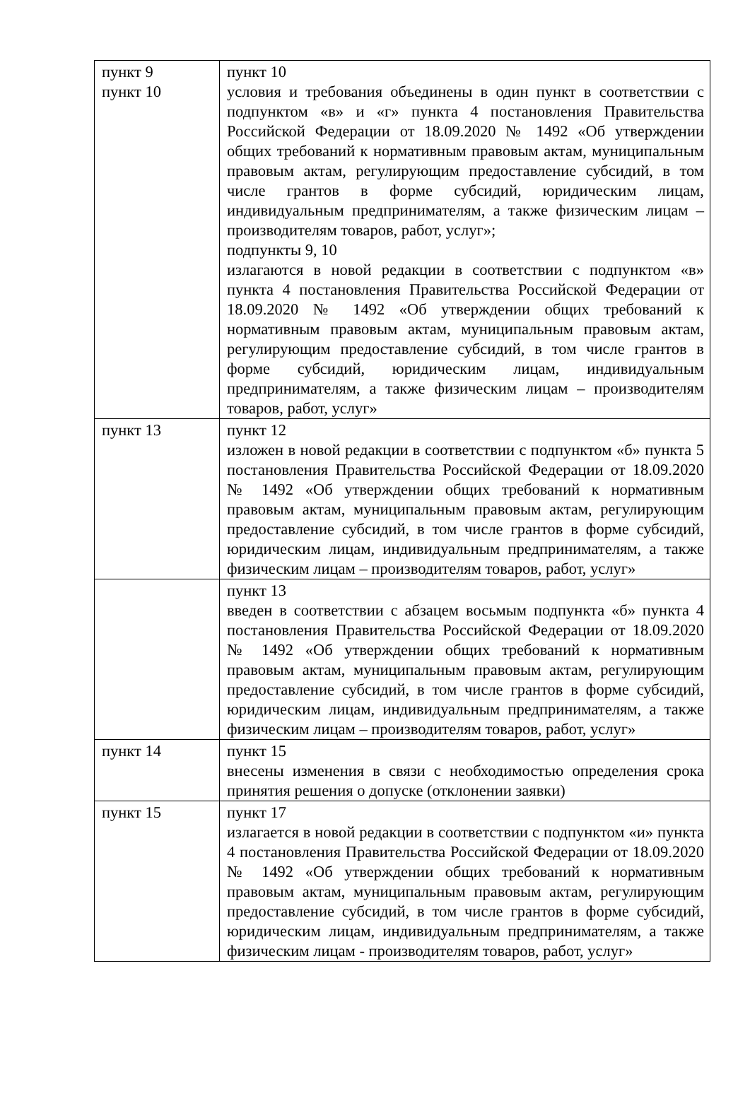| пункт 9 пункт 10 | пункт 10 условия и требования объединены в один пункт в соответствии с подпунктом «в» и «г» пункта 4 постановления Правительства Российской Федерации от 18.09.2020 № 1492 «Об утверждении общих требований к нормативным правовым актам, муниципальным правовым актам, регулирующим предоставление субсидий, в том числе грантов в форме субсидий, юридическим лицам, индивидуальным предпринимателям, а также физическим лицам – производителям товаров, работ, услуг»; подпункты 9, 10 излагаются в новой редакции в соответствии с подпунктом «в» пункта 4 постановления Правительства Российской Федерации от 18.09.2020 № 1492 «Об утверждении общих требований к нормативным правовым актам, муниципальным правовым актам, регулирующим предоставление субсидий, в том числе грантов в форме субсидий, юридическим лицам, индивидуальным предпринимателям, а также физическим лицам – производителям товаров, работ, услуг» |
| пункт 13 | пункт 12 изложен в новой редакции в соответствии с подпунктом «б» пункта 5 постановления Правительства Российской Федерации от 18.09.2020 № 1492 «Об утверждении общих требований к нормативным правовым актам, муниципальным правовым актам, регулирующим предоставление субсидий, в том числе грантов в форме субсидий, юридическим лицам, индивидуальным предпринимателям, а также физическим лицам – производителям товаров, работ, услуг» |
| | пункт 13 введен в соответствии с абзацем восьмым подпункта «б» пункта 4 постановления Правительства Российской Федерации от 18.09.2020 № 1492 «Об утверждении общих требований к нормативным правовым актам, муниципальным правовым актам, регулирующим предоставление субсидий, в том числе грантов в форме субсидий, юридическим лицам, индивидуальным предпринимателям, а также физическим лицам – производителям товаров, работ, услуг» |
| пункт 14 | пункт 15 внесены изменения в связи с необходимостью определения срока принятия решения о допуске (отклонении заявки) |
| пункт 15 | пункт 17 излагается в новой редакции в соответствии с подпунктом «и» пункта 4 постановления Правительства Российской Федерации от 18.09.2020 № 1492 «Об утверждении общих требований к нормативным правовым актам, муниципальным правовым актам, регулирующим предоставление субсидий, в том числе грантов в форме субсидий, юридическим лицам, индивидуальным предпринимателям, а также физическим лицам - производителям товаров, работ, услуг» |